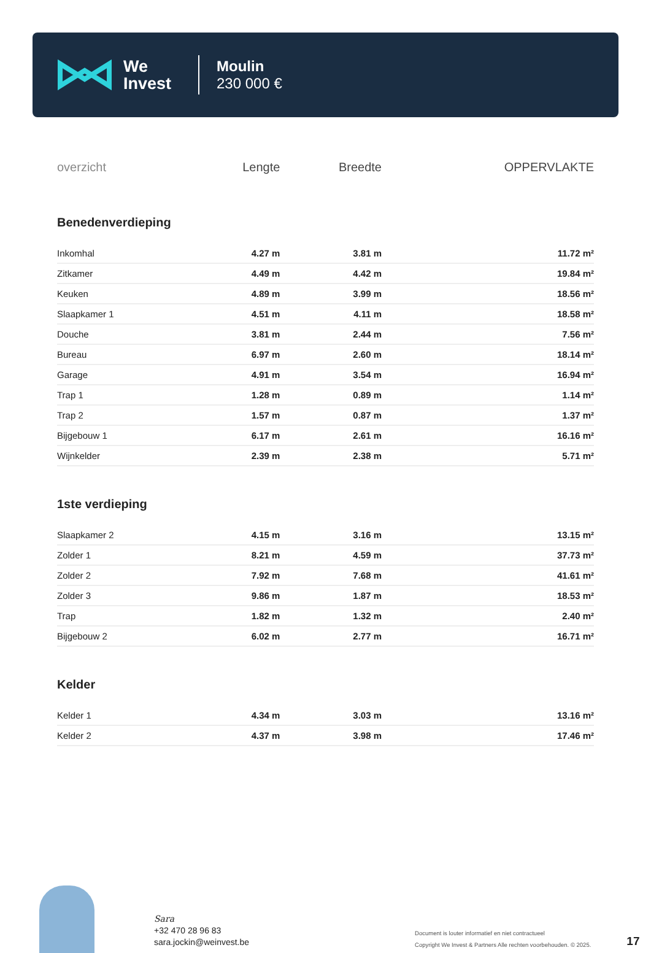We
Invest
Moulin
230 000 €
| overzicht | Lengte | Breedte | OPPERVLAKTE |
| --- | --- | --- | --- |
| Benedenverdieping | | | |
| Inkomhal | 4.27 m | 3.81 m | 11.72 m² |
| Zitkamer | 4.49 m | 4.42 m | 19.84 m² |
| Keuken | 4.89 m | 3.99 m | 18.56 m² |
| Slaapkamer 1 | 4.51 m | 4.11 m | 18.58 m² |
| Douche | 3.81 m | 2.44 m | 7.56 m² |
| Bureau | 6.97 m | 2.60 m | 18.14 m² |
| Garage | 4.91 m | 3.54 m | 16.94 m² |
| Trap 1 | 1.28 m | 0.89 m | 1.14 m² |
| Trap 2 | 1.57 m | 0.87 m | 1.37 m² |
| Bijgebouw 1 | 6.17 m | 2.61 m | 16.16 m² |
| Wijnkelder | 2.39 m | 2.38 m | 5.71 m² |
| 1ste verdieping | | | |
| Slaapkamer 2 | 4.15 m | 3.16 m | 13.15 m² |
| Zolder 1 | 8.21 m | 4.59 m | 37.73 m² |
| Zolder 2 | 7.92 m | 7.68 m | 41.61 m² |
| Zolder 3 | 9.86 m | 1.87 m | 18.53 m² |
| Trap | 1.82 m | 1.32 m | 2.40 m² |
| Bijgebouw 2 | 6.02 m | 2.77 m | 16.71 m² |
| Kelder | | | |
| Kelder 1 | 4.34 m | 3.03 m | 13.16 m² |
| Kelder 2 | 4.37 m | 3.98 m | 17.46 m² |
Sara
+32 470 28 96 83
sara.jockin@weinvest.be
Document is louter informatief en niet contractueel
Copyright We Invest & Partners Alle rechten voorbehouden. © 2025.
17